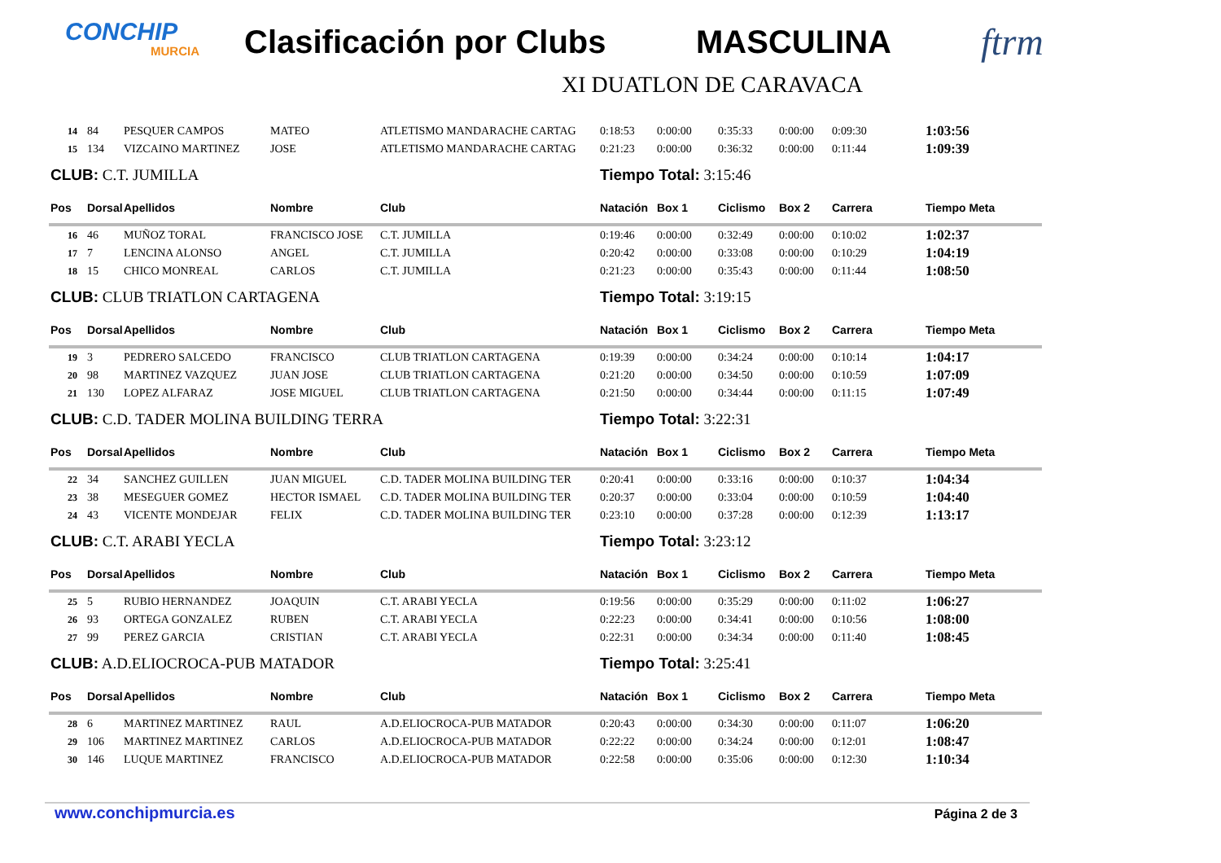CONCHIP
MURCIA
Clasificación por Clubs MASCULINA
ftrm
XI DUATLON DE CARAVACA
| 14 | 84 | PESQUER CAMPOS | MATEO | ATLETISMO MANDARACHE CARTAG | 0:18:53 | 0:00:00 | 0:35:33 | 0:00:00 | 0:09:30 | 1:03:56 |
| 15 | 134 | VIZCAINO MARTINEZ | JOSE | ATLETISMO MANDARACHE CARTAG | 0:21:23 | 0:00:00 | 0:36:32 | 0:00:00 | 0:11:44 | 1:09:39 |
| CLUB: C.T. JUMILLA | | | | | Tiempo Total: 3:15:46 | | | | | |
| Pos | Dorsal | Apellidos | Nombre | Club | Natación | Box 1 | Ciclismo | Box 2 | Carrera | Tiempo Meta |
| 16 | 46 | MUÑOZ TORAL | FRANCISCO JOSE | C.T. JUMILLA | 0:19:46 | 0:00:00 | 0:32:49 | 0:00:00 | 0:10:02 | 1:02:37 |
| 17 | 7 | LENCINA ALONSO | ANGEL | C.T. JUMILLA | 0:20:42 | 0:00:00 | 0:33:08 | 0:00:00 | 0:10:29 | 1:04:19 |
| 18 | 15 | CHICO MONREAL | CARLOS | C.T. JUMILLA | 0:21:23 | 0:00:00 | 0:35:43 | 0:00:00 | 0:11:44 | 1:08:50 |
| CLUB: CLUB TRIATLON CARTAGENA | | | | | Tiempo Total: 3:19:15 | | | | | |
| Pos | Dorsal | Apellidos | Nombre | Club | Natación | Box 1 | Ciclismo | Box 2 | Carrera | Tiempo Meta |
| 19 | 3 | PEDRERO SALCEDO | FRANCISCO | CLUB TRIATLON CARTAGENA | 0:19:39 | 0:00:00 | 0:34:24 | 0:00:00 | 0:10:14 | 1:04:17 |
| 20 | 98 | MARTINEZ VAZQUEZ | JUAN JOSE | CLUB TRIATLON CARTAGENA | 0:21:20 | 0:00:00 | 0:34:50 | 0:00:00 | 0:10:59 | 1:07:09 |
| 21 | 130 | LOPEZ ALFARAZ | JOSE MIGUEL | CLUB TRIATLON CARTAGENA | 0:21:50 | 0:00:00 | 0:34:44 | 0:00:00 | 0:11:15 | 1:07:49 |
| CLUB: C.D. TADER MOLINA BUILDING TERRA | | | | | Tiempo Total: 3:22:31 | | | | | |
| Pos | Dorsal | Apellidos | Nombre | Club | Natación | Box 1 | Ciclismo | Box 2 | Carrera | Tiempo Meta |
| 22 | 34 | SANCHEZ GUILLEN | JUAN MIGUEL | C.D. TADER MOLINA BUILDING TER | 0:20:41 | 0:00:00 | 0:33:16 | 0:00:00 | 0:10:37 | 1:04:34 |
| 23 | 38 | MESEGUER GOMEZ | HECTOR ISMAEL | C.D. TADER MOLINA BUILDING TER | 0:20:37 | 0:00:00 | 0:33:04 | 0:00:00 | 0:10:59 | 1:04:40 |
| 24 | 43 | VICENTE MONDEJAR | FELIX | C.D. TADER MOLINA BUILDING TER | 0:23:10 | 0:00:00 | 0:37:28 | 0:00:00 | 0:12:39 | 1:13:17 |
| CLUB: C.T. ARABI YECLA | | | | | Tiempo Total: 3:23:12 | | | | | |
| Pos | Dorsal | Apellidos | Nombre | Club | Natación | Box 1 | Ciclismo | Box 2 | Carrera | Tiempo Meta |
| 25 | 5 | RUBIO HERNANDEZ | JOAQUIN | C.T. ARABI YECLA | 0:19:56 | 0:00:00 | 0:35:29 | 0:00:00 | 0:11:02 | 1:06:27 |
| 26 | 93 | ORTEGA GONZALEZ | RUBEN | C.T. ARABI YECLA | 0:22:23 | 0:00:00 | 0:34:41 | 0:00:00 | 0:10:56 | 1:08:00 |
| 27 | 99 | PEREZ GARCIA | CRISTIAN | C.T. ARABI YECLA | 0:22:31 | 0:00:00 | 0:34:34 | 0:00:00 | 0:11:40 | 1:08:45 |
| CLUB: A.D.ELIOCROCA-PUB MATADOR | | | | | Tiempo Total: 3:25:41 | | | | | |
| Pos | Dorsal | Apellidos | Nombre | Club | Natación | Box 1 | Ciclismo | Box 2 | Carrera | Tiempo Meta |
| 28 | 6 | MARTINEZ MARTINEZ | RAUL | A.D.ELIOCROCA-PUB MATADOR | 0:20:43 | 0:00:00 | 0:34:30 | 0:00:00 | 0:11:07 | 1:06:20 |
| 29 | 106 | MARTINEZ MARTINEZ | CARLOS | A.D.ELIOCROCA-PUB MATADOR | 0:22:22 | 0:00:00 | 0:34:24 | 0:00:00 | 0:12:01 | 1:08:47 |
| 30 | 146 | LUQUE MARTINEZ | FRANCISCO | A.D.ELIOCROCA-PUB MATADOR | 0:22:58 | 0:00:00 | 0:35:06 | 0:00:00 | 0:12:30 | 1:10:34 |
www.conchipmurcia.es Página 2 de 3